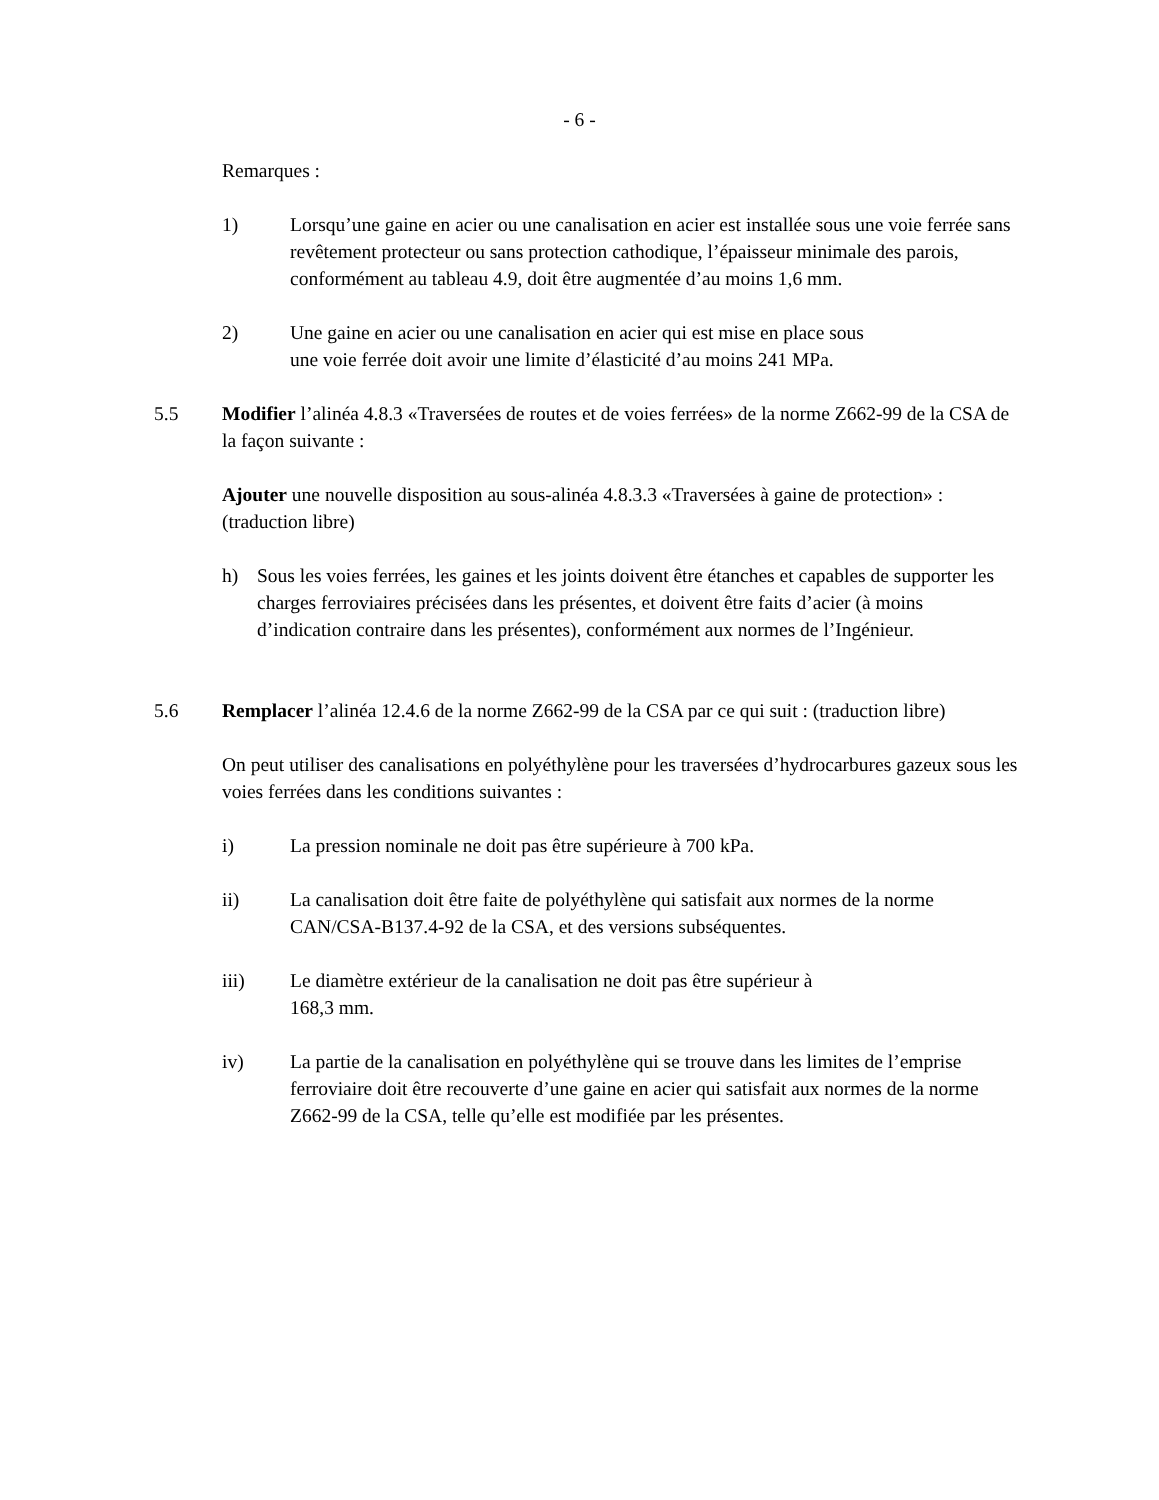- 6 -
Remarques :
1) Lorsqu’une gaine en acier ou une canalisation en acier est installée sous une voie ferrée sans revêtement protecteur ou sans protection cathodique, l’épaisseur minimale des parois, conformément au tableau 4.9, doit être augmentée d’au moins 1,6 mm.
2) Une gaine en acier ou une canalisation en acier qui est mise en place sous
une voie ferrée doit avoir une limite d’élasticité d’au moins 241 MPa.
5.5 Modifier l’alinéa 4.8.3 «Traversées de routes et de voies ferrées» de la norme Z662-99 de la CSA de la façon suivante :
Ajouter une nouvelle disposition au sous-alinéa 4.8.3.3 «Traversées à gaine de protection» : (traduction libre)
h) Sous les voies ferrées, les gaines et les joints doivent être étanches et capables de supporter les charges ferroviaires précisées dans les présentes, et doivent être faits d’acier (à moins d’indication contraire dans les présentes), conformément aux normes de l’Ingénieur.
5.6 Remplacer l’alinéa 12.4.6 de la norme Z662-99 de la CSA par ce qui suit : (traduction libre)
On peut utiliser des canalisations en polyéthylène pour les traversées d’hydrocarbures gazeux sous les voies ferrées dans les conditions suivantes :
i) La pression nominale ne doit pas être supérieure à 700 kPa.
ii) La canalisation doit être faite de polyéthylène qui satisfait aux normes de la norme CAN/CSA-B137.4-92 de la CSA, et des versions subséquentes.
iii) Le diamètre extérieur de la canalisation ne doit pas être supérieur à
168,3 mm.
iv) La partie de la canalisation en polyéthylène qui se trouve dans les limites de l’emprise ferroviaire doit être recouverte d’une gaine en acier qui satisfait aux normes de la norme Z662-99 de la CSA, telle qu’elle est modifiée par les présentes.